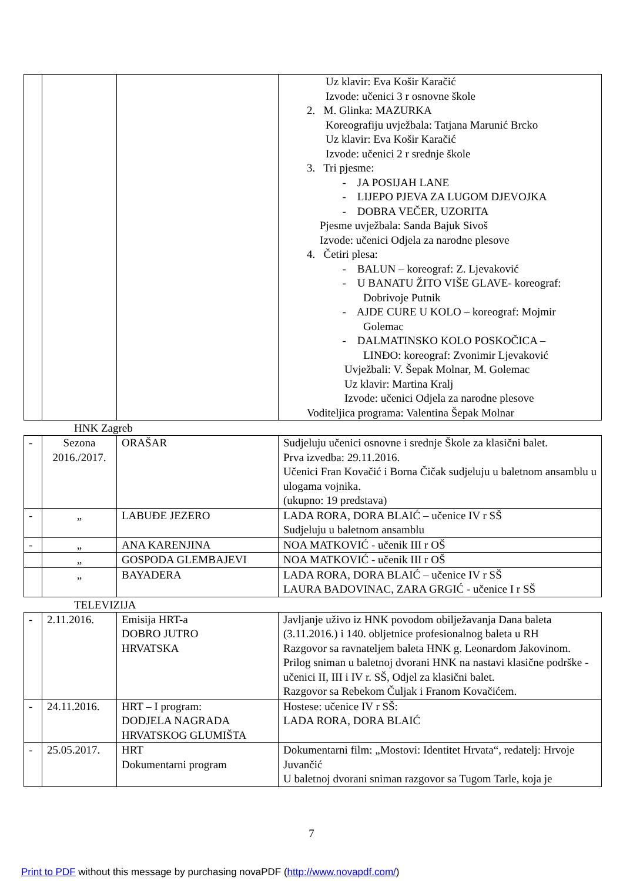| | | | Uz klavir: Eva Košir Karačić Izvode: učenici 3 r osnovne škole 2. M. Glinka: MAZURKA Koreografiju uvježbala: Tatjana Marunić Brcko Uz klavir: Eva Košir Karačić Izvode: učenici 2 r srednje škole 3. Tri pjesme: - JA POSIJAH LANE - LIJEPO PJEVA ZA LUGOM DJEVOJKA - DOBRA VEČER, UZORITA Pjesme uvježbala: Sanda Bajuk Sivoš Izvode: učenici Odjela za narodne plesove 4. Četiri plesa: - BALUN – koreograf: Z. Ljevaković - U BANATU ŽITO VIŠE GLAVE- koreograf: Dobrivoje Putnik - AJDE CURE U KOLO – koreograf: Mojmir Golemac - DALMATINSKO KOLO POSKOČICA – LINĐO: koreograf: Zvonimir Ljevaković Uvježbali: V. Šepak Molnar, M. Golemac Uz klavir: Martina Kralj Izvode: učenici Odjela za narodne plesove Voditeljica programa: Valentina Šepak Molnar |
HNK Zagreb
| - | Sezona 2016./2017. | ORAŠAR | Sudjeluju učenici osnovne i srednje Škole za klasični balet. Prva izvedba: 29.11.2016. Učenici Fran Kovačić i Borna Čičak sudjeluju u baletnom ansamblu u ulogama vojnika. (ukupno: 19 predstava) |
| - | „ | LABUĐE JEZERO | LADA RORA, DORA BLAIĆ – učenice IV r SŠ Sudjeluju u baletnom ansamblu |
| - | „ | ANA KARENJINA | NOA MATKOVIĆ - učenik III r OŠ |
| | „ | GOSPODA GLEMBAJEVI | NOA MATKOVIĆ - učenik III r OŠ |
| | „ | BAYADERA | LADA RORA, DORA BLAIĆ – učenice IV r SŠ LAURA BADOVINAC, ZARA GRGIĆ - učenice I r SŠ |
TELEVIZIJA
| - | 2.11.2016. | Emisija HRT-a DOBRO JUTRO HRVATSKA | Javljanje uživo iz HNK povodom obilježavanja Dana baleta (3.11.2016.) i 140. obljetnice profesionalnog baleta u RH Razgovor sa ravnateljem baleta HNK g. Leonardom Jakovinom. Prilog sniman u baletnoj dvorani HNK na nastavi klasične podrške - učenici II, III i IV r. SŠ, Odjel za klasični balet. Razgovor sa Rebekom Čuljak i Franom Kovačićem. |
| - | 24.11.2016. | HRT – I program: DODJELA NAGRADA HRVATSKOG GLUMIŠTA | Hostese: učenice IV r SŠ: LADA RORA, DORA BLAIĆ |
| - | 25.05.2017. | HRT Dokumentarni program | Dokumentarni film: „Mostovi: Identitet Hrvata“, redatelj: Hrvoje Juvančić U baletnoj dvorani sniman razgovor sa Tugom Tarle, koja je |
7
Print to PDF without this message by purchasing novaPDF (http://www.novapdf.com/)